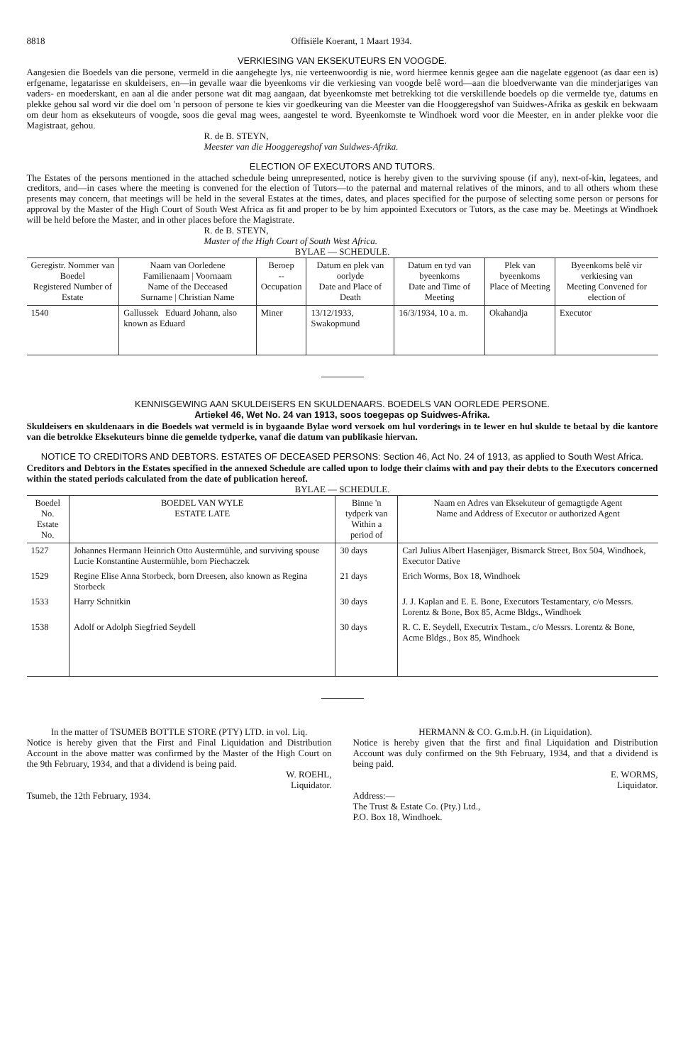8818 Offisiële Koerant, 1 Maart 1934.
VERKIESING VAN EKSEKUTEURS EN VOOGDE.
Aangesien die Boedels van die persone, vermeld in die aangehegte lys, nie verteenwoordig is nie, word hiermee kennis gegee aan die nagelate eggenoot (as daar een is) erfgename, legatarisse en skuldeisers, en—in gevalle waar die byeenkoms vir die verkiesing van voogde belê word—aan die bloedverwante van die minderjariges van vaders- en moederskant, en aan al die ander persone wat dit mag aangaan, dat byeenkomste met betrekking tot die verskillende boedels op die vermelde tye, datums en plekke gehou sal word vir die doel om 'n persoon of persone te kies vir goedkeuring van die Meester van die Hooggeregshof van Suidwes-Afrika as geskik en bekwaam om deur hom as eksekuteurs of voogde, soos die geval mag wees, aangestel te word. Byeenkomste te Windhoek word voor die Meester, en in ander plekke voor die Magistraat, gehou.
R. de B. STEYN,
Meester van die Hooggeregshof van Suidwes-Afrika.
ELECTION OF EXECUTORS AND TUTORS.
The Estates of the persons mentioned in the attached schedule being unrepresented, notice is hereby given to the surviving spouse (if any), next-of-kin, legatees, and creditors, and—in cases where the meeting is convened for the election of Tutors—to the paternal and maternal relatives of the minors, and to all others whom these presents may concern, that meetings will be held in the several Estates at the times, dates, and places specified for the purpose of selecting some person or persons for approval by the Master of the High Court of South West Africa as fit and proper to be by him appointed Executors or Tutors, as the case may be. Meetings at Windhoek will be held before the Master, and in other places before the Magistrate.
R. de B. STEYN,
Master of the High Court of South West Africa.
BYLAE — SCHEDULE.
| Geregistr. Nommer van Boedel Registered Number of Estate | Naam van Oorledene Familienaam / Voornaam Name of the Deceased Surname / Christian Name | Beroep -- Occupation | Datum en plek van oorlyde Date and Place of Death | Datum en tyd van byeenkoms Date and Time of Meeting | Plek van byeenkoms Place of Meeting | Byeenkoms belê vir verkiesing van Meeting Convened for election of |
| --- | --- | --- | --- | --- | --- | --- |
| 1540 | Gallussek Eduard Johann, also known as Eduard | Miner | 13/12/1933, Swakopmund | 16/3/1934, 10 a. m. | Okahandja | Executor |
KENNISGEWING AAN SKULDEISERS EN SKULDENAARS. BOEDELS VAN OORLEDE PERSONE.
Artiekel 46, Wet No. 24 van 1913, soos toegepas op Suidwes-Afrika.
Skuldeisers en skuldenaars in die Boedels wat vermeld is in bygaande Bylae word versoek om hul vorderings in te lewer en hul skulde te betaal by die kantore van die betrokke Eksekuteurs binne die gemelde tydperke, vanaf die datum van publikasie hiervan.
NOTICE TO CREDITORS AND DEBTORS. ESTATES OF DECEASED PERSONS: Section 46, Act No. 24 of 1913, as applied to South West Africa.
Creditors and Debtors in the Estates specified in the annexed Schedule are called upon to lodge their claims with and pay their debts to the Executors concerned within the stated periods calculated from the date of publication hereof.
BYLAE — SCHEDULE.
| Boedel No. Estate No. | BOEDEL VAN WYLE ESTATE LATE | Binne 'n tydperk van Within a period of | Naam en Adres van Eksekuteur of gemagtigde Agent Name and Address of Executor or authorized Agent |
| --- | --- | --- | --- |
| 1527 | Johannes Hermann Heinrich Otto Austermühle, and surviving spouse Lucie Konstantine Austermühle, born Piechaczek | 30 days | Carl Julius Albert Hasenjäger, Bismarck Street, Box 504, Windhoek, Executor Dative |
| 1529 | Regine Elise Anna Storbeck, born Dreesen, also known as Regina Storbeck | 21 days | Erich Worms, Box 18, Windhoek |
| 1533 | Harry Schnitkin | 30 days | J. J. Kaplan and E. E. Bone, Executors Testamentary, c/o Messrs. Lorentz & Bone, Box 85, Acme Bldgs., Windhoek |
| 1538 | Adolf or Adolph Siegfried Seydell | 30 days | R. C. E. Seydell, Executrix Testam., c/o Messrs. Lorentz & Bone, Acme Bldgs., Box 85, Windhoek |
In the matter of TSUMEB BOTTLE STORE (PTY) LTD. in vol. Liq.
Notice is hereby given that the First and Final Liquidation and Distribution Account in the above matter was confirmed by the Master of the High Court on the 9th February, 1934, and that a dividend is being paid.
W. ROEHL,
Liquidator.
Tsumeb, the 12th February, 1934.
HERMANN & CO. G.m.b.H. (in Liquidation).
Notice is hereby given that the first and final Liquidation and Distribution Account was duly confirmed on the 9th February, 1934, and that a dividend is being paid.
E. WORMS,
Liquidator.
Address:—
The Trust & Estate Co. (Pty.) Ltd.,
P.O. Box 18, Windhoek.